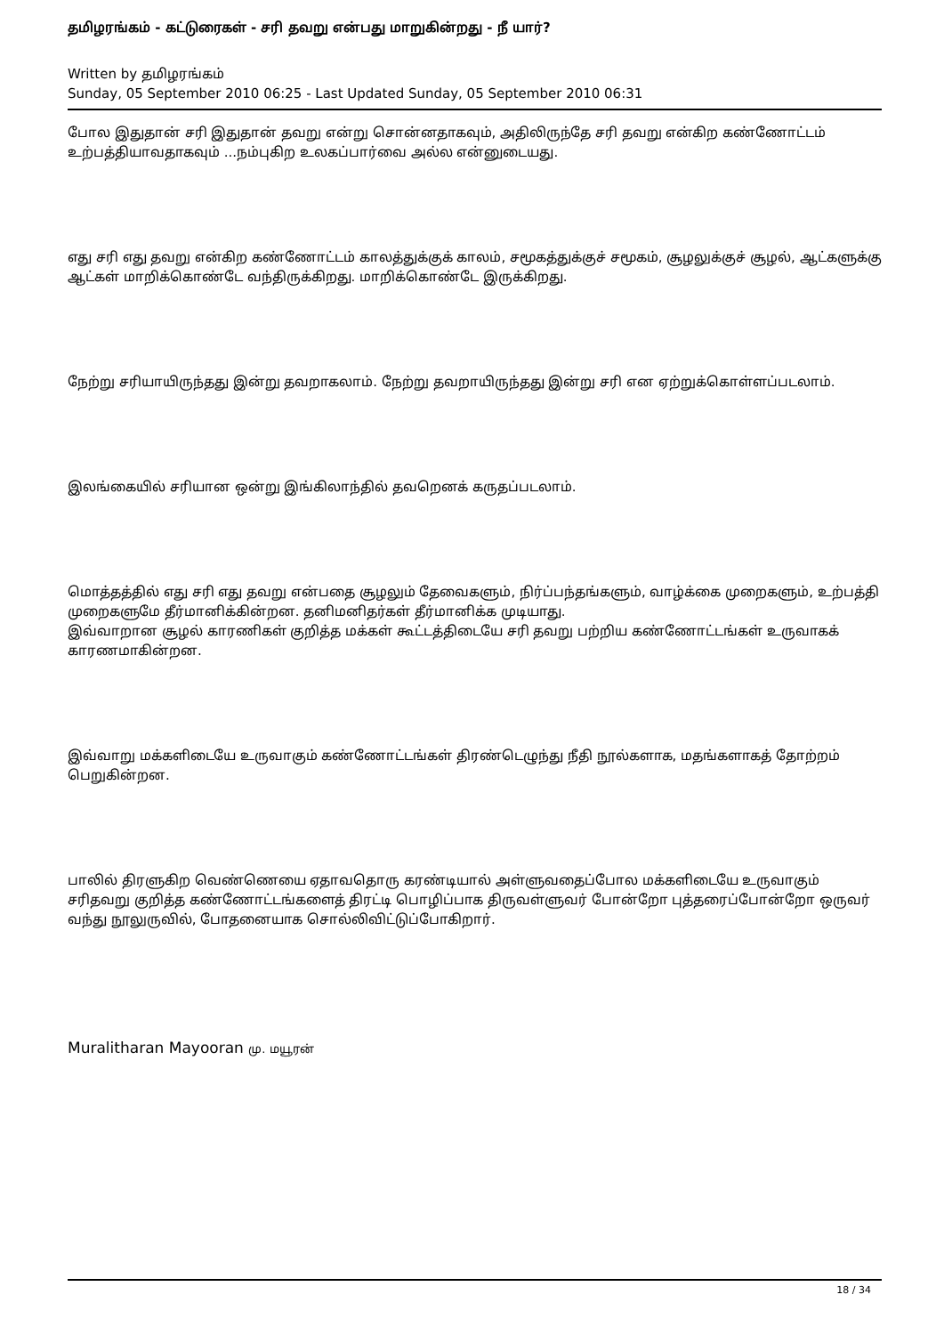தமிழரங்கம் - கட்டுரைகள் - சரி தவறு என்பது மாறுகின்றது - நீ யார்?
Written by தமிழரங்கம்
Sunday, 05 September 2010 06:25 - Last Updated Sunday, 05 September 2010 06:31
போல இதுதான் சரி இதுதான் தவறு என்று சொன்னதாகவும், அதிலிருந்தே சரி தவறு என்கிற கண்ணோட்டம் உற்பத்தியாவதாகவும் ...நம்புகிற உலகப்பார்வை அல்ல என்னுடையது.
எது சரி எது தவறு என்கிற கண்ணோட்டம் காலத்துக்குக் காலம், சமூகத்துக்குச் சமூகம், சூழலுக்குச் சூழல், ஆட்களுக்கு ஆட்கள் மாறிக்கொண்டே வந்திருக்கிறது. மாறிக்கொண்டே இருக்கிறது.
நேற்று சரியாயிருந்தது இன்று தவறாகலாம். நேற்று தவறாயிருந்தது இன்று சரி என ஏற்றுக்கொள்ளப்படலாம்.
இலங்கையில் சரியான ஒன்று இங்கிலாந்தில் தவறெனக் கருதப்படலாம்.
மொத்தத்தில் எது சரி எது தவறு என்பதை சூழலும் தேவைகளும், நிர்ப்பந்தங்களும், வாழ்க்கை முறைகளும், உற்பத்தி முறைகளுமே தீர்மானிக்கின்றன. தனிமனிதர்கள் தீர்மானிக்க முடியாது.
இவ்வாறான சூழல் காரணிகள் குறித்த மக்கள் கூட்டத்திடையே சரி தவறு பற்றிய கண்ணோட்டங்கள் உருவாகக் காரணமாகின்றன.
இவ்வாறு மக்களிடையே உருவாகும் கண்ணோட்டங்கள் திரண்டெழுந்து நீதி நூல்களாக, மதங்களாகத் தோற்றம் பெறுகின்றன.
பாலில் திரளுகிற வெண்ணெயை ஏதாவதொரு கரண்டியால் அள்ளுவதைப்போல மக்களிடையே உருவாகும் சரிதவறு குறித்த கண்ணோட்டங்களைத் திரட்டி பொழிப்பாக திருவள்ளுவர் போன்றோ புத்தரைப்போன்றோ ஒருவர் வந்து நூலுருவில், போதனையாக சொல்லிவிட்டுப்போகிறார்.
Muralitharan Mayooran மு. மயூரன்
18 / 34